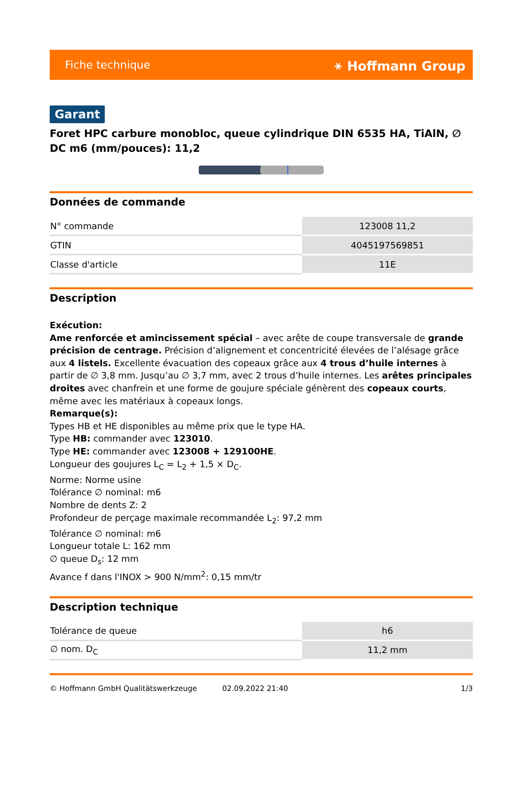Fiche technique ⚹ Hoffmann Group
Garant
Foret HPC carbure monobloc, queue cylindrique DIN 6535 HA, TiAlN, ∅ DC m6 (mm/pouces): 11,2
Données de commande
| N° commande | 123008 11,2 |
| GTIN | 4045197569851 |
| Classe d'article | 11E |
Description
Exécution:
Ame renforcée et amincissement spécial – avec arête de coupe transversale de grande précision de centrage. Précision d’alignement et concentricité élevées de l’alésage grâce aux 4 listels. Excellente évacuation des copeaux grâce aux 4 trous d’huile internes à partir de ∅ 3,8 mm. Jusqu’au ∅ 3,7 mm, avec 2 trous d’huile internes. Les arêtes principales droites avec chanfrein et une forme de goujure spéciale génèrent des copeaux courts, même avec les matériaux à copeaux longs.
Remarque(s):
Types HB et HE disponibles au même prix que le type HA.
Type HB: commander avec 123010.
Type HE: commander avec 123008 + 129100HE.
Longueur des goujures L<sub>C</sub> = L<sub>2</sub> + 1,5 × D<sub>C</sub>.
Norme: Norme usine
Tolérance ∅ nominal: m6
Nombre de dents Z: 2
Profondeur de perçage maximale recommandée L<sub>2</sub>: 97,2 mm
Tolérance ∅ nominal: m6
Longueur totale L: 162 mm
∅ queue D<sub>s</sub>: 12 mm
Avance f dans l'INOX > 900 N/mm<sup>2</sup>: 0,15 mm/tr
Description technique
| Tolérance de queue | h6 |
| ∅ nom. D<sub>C</sub> | 11,2 mm |
© Hoffmann GmbH Qualitätswerkzeuge 02.09.2022 21:40 1/3